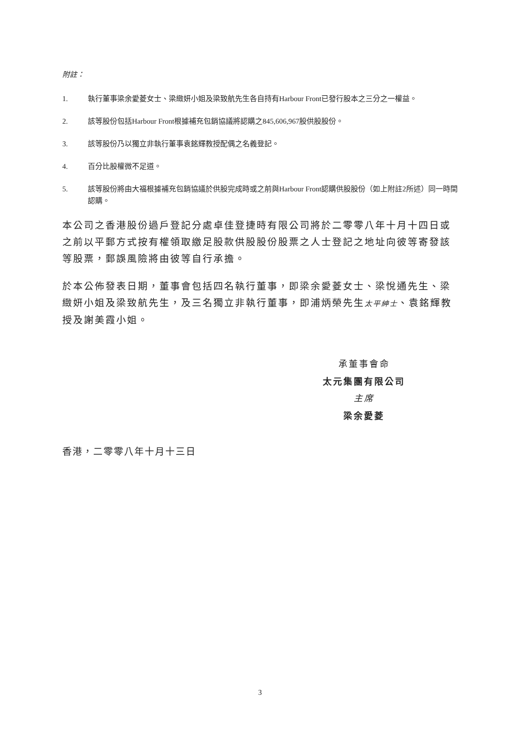附註：
1. 執行董事梁余愛菱女士、梁緻妍小姐及梁致航先生各自持有Harbour Front已發行股本之三分之一權益。
2. 該等股份包括Harbour Front根據補充包銷協議將認購之845,606,967股供股股份。
3. 該等股份乃以獨立非執行董事袁銘輝教授配偶之名義登記。
4. 百分比股權微不足道。
5. 該等股份將由大福根據補充包銷協議於供股完成時或之前與Harbour Front認購供股股份（如上附註2所述）同一時間認購。
本公司之香港股份過戶登記分處卓佳登捷時有限公司將於二零零八年十月十四日或之前以平郵方式按有權領取繳足股款供股股份股票之人士登記之地址向彼等寄發該等股票，郵誤風險將由彼等自行承擔。
於本公佈發表日期，董事會包括四名執行董事，即梁余愛菱女士、梁悅通先生、梁緻妍小姐及梁致航先生，及三名獨立非執行董事，即浦炳榮先生太平紳士、袁銘輝教授及謝美霞小姐。
承董事會命
太元集團有限公司
主席
梁余愛菱
香港，二零零八年十月十三日
3